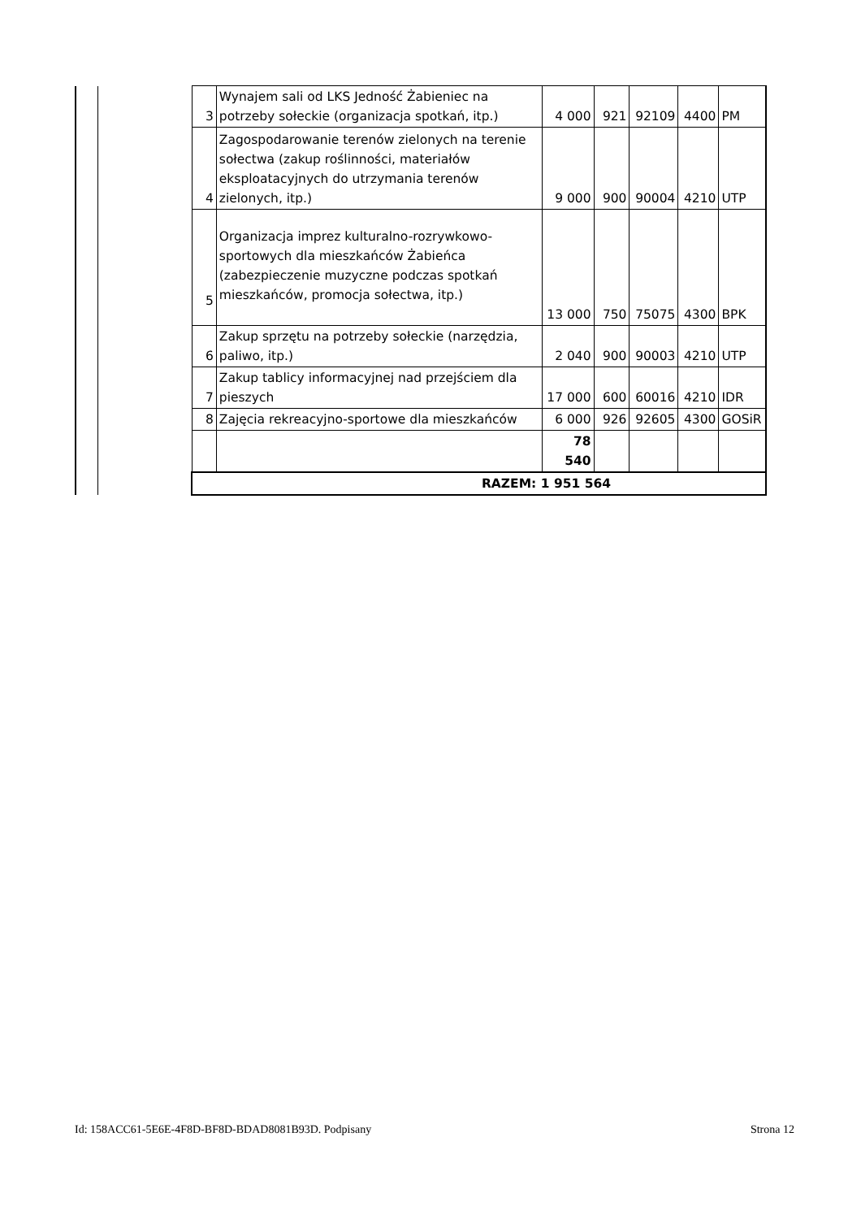| | | 3 | Wynajem sali od LKS Jedność Żabieniec na potrzeby sołeckie (organizacja spotkań, itp.) | 4 000 | 921 | 92109 | 4400 | PM |
| | | 4 | Zagospodarowanie terenów zielonych na terenie sołectwa (zakup roślinności, materiałów eksploatacyjnych do utrzymania terenów zielonych, itp.) | 9 000 | 900 | 90004 | 4210 | UTP |
| | | 5 | Organizacja imprez kulturalno-rozrywkowo-sportowych dla mieszkańców Żabieńca (zabezpieczenie muzyczne podczas spotkań mieszkańców, promocja sołectwa, itp.) | 13 000 | 750 | 75075 | 4300 | BPK |
| | | 6 | Zakup sprzętu na potrzeby sołeckie (narzędzia, paliwo, itp.) | 2 040 | 900 | 90003 | 4210 | UTP |
| | | 7 | Zakup tablicy informacyjnej nad przejściem dla pieszych | 17 000 | 600 | 60016 | 4210 | IDR |
| | | 8 | Zajęcia rekreacyjno-sportowe dla mieszkańców | 6 000 | 926 | 92605 | 4300 | GOSiR |
| | | | | 78 540 | | | | |
| | | RAZEM: 1 951 564 | | | | | | |
Id: 158ACC61-5E6E-4F8D-BF8D-BDAD8081B93D. Podpisany Strona 12